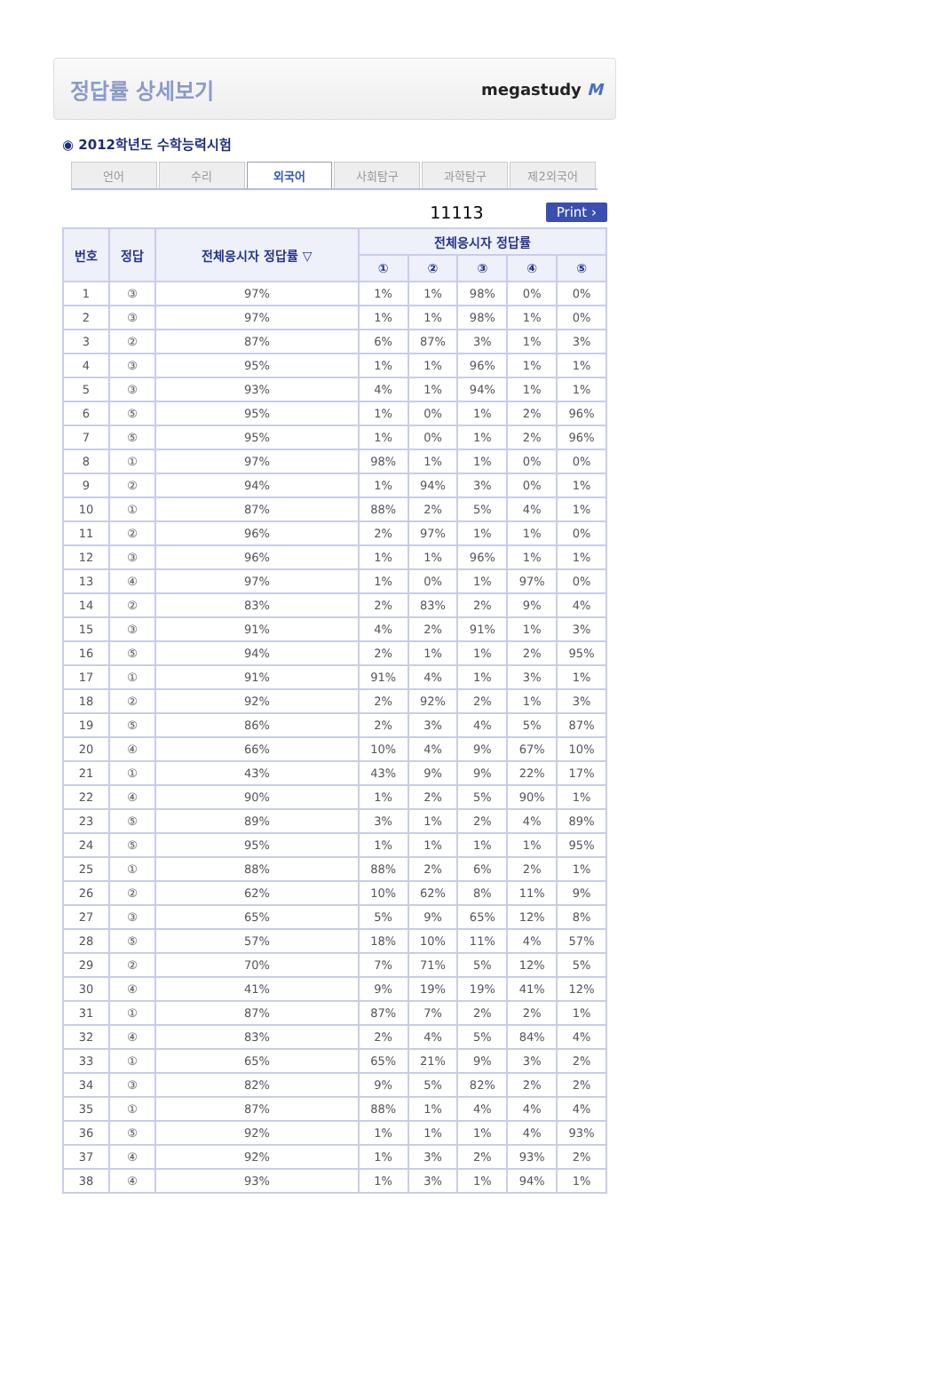정답률 상세보기
megastudy M
◉ 2012학년도 수학능력시험
언어 수리 외국어 사회탐구 과학탐구 제2외국어
11113 Print ›
| 번호 | 정답 | 전체응시자 정답률 ▽ | 전체응시자 정답률 | | | | |
| --- | --- | --- | --- | --- | --- | --- | --- |
| | | | ① | ② | ③ | ④ | ⑤ |
| 1 | ③ | 97% | 1% | 1% | 98% | 0% | 0% |
| 2 | ③ | 97% | 1% | 1% | 98% | 1% | 0% |
| 3 | ② | 87% | 6% | 87% | 3% | 1% | 3% |
| 4 | ③ | 95% | 1% | 1% | 96% | 1% | 1% |
| 5 | ③ | 93% | 4% | 1% | 94% | 1% | 1% |
| 6 | ⑤ | 95% | 1% | 0% | 1% | 2% | 96% |
| 7 | ⑤ | 95% | 1% | 0% | 1% | 2% | 96% |
| 8 | ① | 97% | 98% | 1% | 1% | 0% | 0% |
| 9 | ② | 94% | 1% | 94% | 3% | 0% | 1% |
| 10 | ① | 87% | 88% | 2% | 5% | 4% | 1% |
| 11 | ② | 96% | 2% | 97% | 1% | 1% | 0% |
| 12 | ③ | 96% | 1% | 1% | 96% | 1% | 1% |
| 13 | ④ | 97% | 1% | 0% | 1% | 97% | 0% |
| 14 | ② | 83% | 2% | 83% | 2% | 9% | 4% |
| 15 | ③ | 91% | 4% | 2% | 91% | 1% | 3% |
| 16 | ⑤ | 94% | 2% | 1% | 1% | 2% | 95% |
| 17 | ① | 91% | 91% | 4% | 1% | 3% | 1% |
| 18 | ② | 92% | 2% | 92% | 2% | 1% | 3% |
| 19 | ⑤ | 86% | 2% | 3% | 4% | 5% | 87% |
| 20 | ④ | 66% | 10% | 4% | 9% | 67% | 10% |
| 21 | ① | 43% | 43% | 9% | 9% | 22% | 17% |
| 22 | ④ | 90% | 1% | 2% | 5% | 90% | 1% |
| 23 | ⑤ | 89% | 3% | 1% | 2% | 4% | 89% |
| 24 | ⑤ | 95% | 1% | 1% | 1% | 1% | 95% |
| 25 | ① | 88% | 88% | 2% | 6% | 2% | 1% |
| 26 | ② | 62% | 10% | 62% | 8% | 11% | 9% |
| 27 | ③ | 65% | 5% | 9% | 65% | 12% | 8% |
| 28 | ⑤ | 57% | 18% | 10% | 11% | 4% | 57% |
| 29 | ② | 70% | 7% | 71% | 5% | 12% | 5% |
| 30 | ④ | 41% | 9% | 19% | 19% | 41% | 12% |
| 31 | ① | 87% | 87% | 7% | 2% | 2% | 1% |
| 32 | ④ | 83% | 2% | 4% | 5% | 84% | 4% |
| 33 | ① | 65% | 65% | 21% | 9% | 3% | 2% |
| 34 | ③ | 82% | 9% | 5% | 82% | 2% | 2% |
| 35 | ① | 87% | 88% | 1% | 4% | 4% | 4% |
| 36 | ⑤ | 92% | 1% | 1% | 1% | 4% | 93% |
| 37 | ④ | 92% | 1% | 3% | 2% | 93% | 2% |
| 38 | ④ | 93% | 1% | 3% | 1% | 94% | 1% |